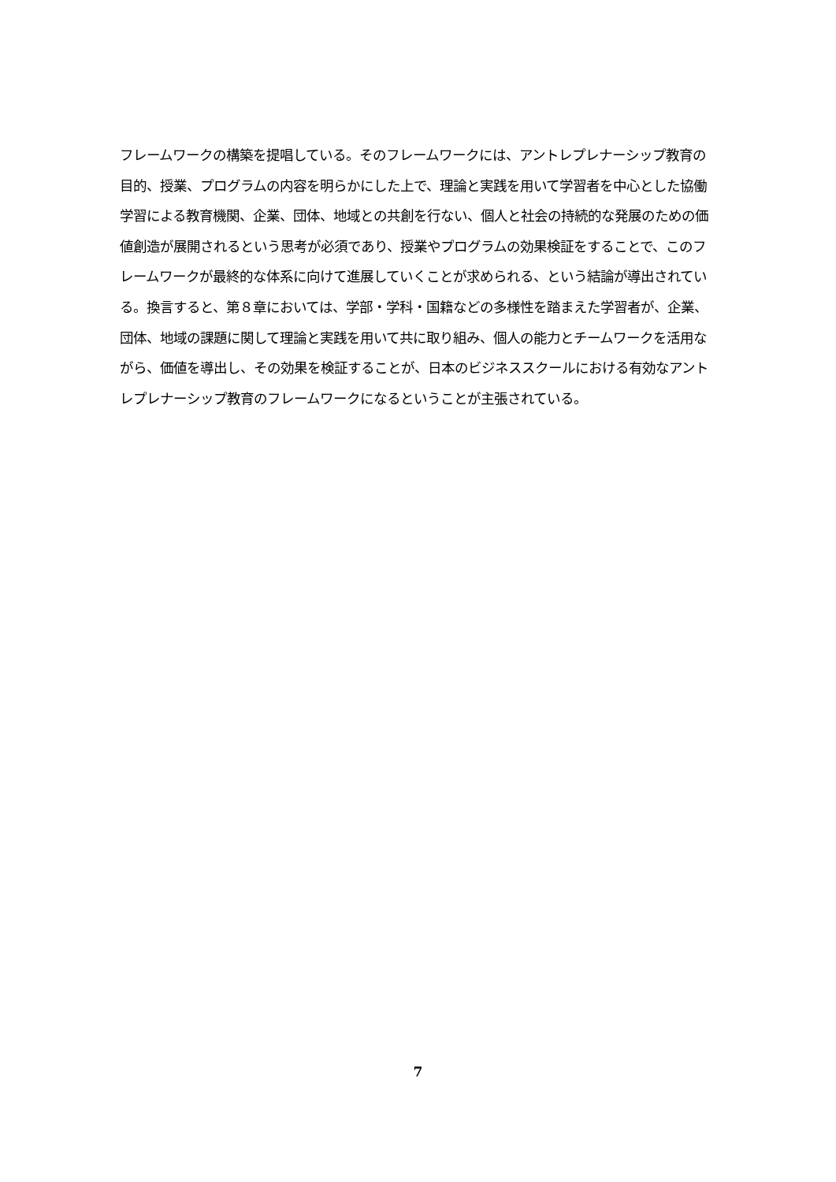フレームワークの構築を提唱している。そのフレームワークには、アントレプレナーシップ教育の目的、授業、プログラムの内容を明らかにした上で、理論と実践を用いて学習者を中心とした協働学習による教育機関、企業、団体、地域との共創を行ない、個人と社会の持続的な発展のための価値創造が展開されるという思考が必須であり、授業やプログラムの効果検証をすることで、このフレームワークが最終的な体系に向けて進展していくことが求められる、という結論が導出されている。換言すると、第８章においては、学部・学科・国籍などの多様性を踏まえた学習者が、企業、団体、地域の課題に関して理論と実践を用いて共に取り組み、個人の能力とチームワークを活用ながら、価値を導出し、その効果を検証することが、日本のビジネススクールにおける有効なアントレプレナーシップ教育のフレームワークになるということが主張されている。
7